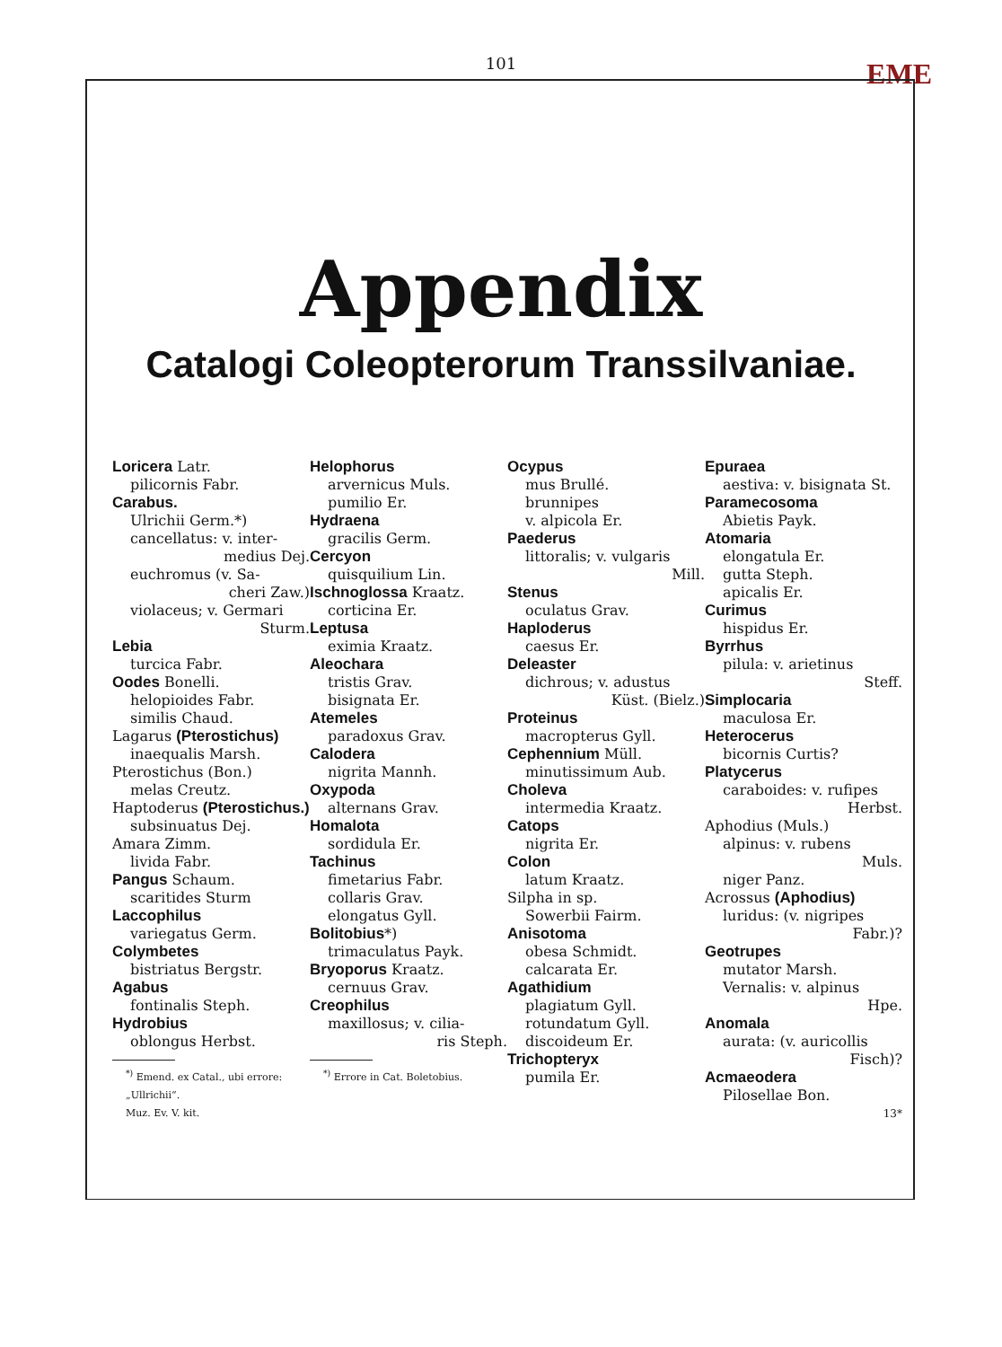101
EME
Appendix
Catalogi Coleopterorum Transsilvaniae.
Loricera Latr.
pilicornis Fabr.
Carabus.
Ulrichii Germ.*)
cancellatus: v. inter-
medius Dej.
euchromus (v. Sa-
cheri Zaw.)
violaceus; v. Germari
Sturm.
Lebia
turcica Fabr.
Oodes Bonelli.
helopioides Fabr.
similis Chaud.
Lagarus (Pterostichus)
inaequalis Marsh.
Pterostichus (Bon.)
melas Creutz.
Haptoderus (Pterostichus.)
subsinuatus Dej.
Amara Zimm.
livida Fabr.
Pangus Schaum.
scaritides Sturm
Laccophilus
variegatus Germ.
Colymbetes
bistriatus Bergstr.
Agabus
fontinalis Steph.
Hydrobius
oblongus Herbst.
<sup>*)</sup> Emend. ex Catal., ubi errore: „Ullrichii“.
Muz. Ev. V. kit.
Helophorus
arvernicus Muls.
pumilio Er.
Hydraena
gracilis Germ.
Cercyon
quisquilium Lin.
Ischnoglossa Kraatz.
corticina Er.
Leptusa
eximia Kraatz.
Aleochara
tristis Grav.
bisignata Er.
Atemeles
paradoxus Grav.
Calodera
nigrita Mannh.
Oxypoda
alternans Grav.
Homalota
sordidula Er.
Tachinus
fimetarius Fabr.
collaris Grav.
elongatus Gyll.
Bolitobius*)
trimaculatus Payk.
Bryoporus Kraatz.
cernuus Grav.
Creophilus
maxillosus; v. cilia-
ris Steph.
<sup>*)</sup> Errore in Cat. Boletobius.
Ocypus
mus Brullé.
brunnipes
v. alpicola Er.
Paederus
littoralis; v. vulgaris
Mill.
Stenus
oculatus Grav.
Haploderus
caesus Er.
Deleaster
dichrous; v. adustus
Küst. (Bielz.)
Proteinus
macropterus Gyll.
Cephennium Müll.
minutissimum Aub.
Choleva
intermedia Kraatz.
Catops
nigrita Er.
Colon
latum Kraatz.
Silpha in sp.
Sowerbii Fairm.
Anisotoma
obesa Schmidt.
calcarata Er.
Agathidium
plagiatum Gyll.
rotundatum Gyll.
discoideum Er.
Trichopteryx
pumila Er.
Epuraea
aestiva: v. bisignata St.
Paramecosoma
Abietis Payk.
Atomaria
elongatula Er.
gutta Steph.
apicalis Er.
Curimus
hispidus Er.
Byrrhus
pilula: v. arietinus
Steff.
Simplocaria
maculosa Er.
Heterocerus
bicornis Curtis?
Platycerus
caraboides: v. rufipes
Herbst.
Aphodius (Muls.)
alpinus: v. rubens
Muls.
niger Panz.
Acrossus (Aphodius)
luridus: (v. nigripes
Fabr.)?
Geotrupes
mutator Marsh.
Vernalis: v. alpinus
Hpe.
Anomala
aurata: (v. auricollis
Fisch)?
Acmaeodera
Pilosellae Bon.
13*